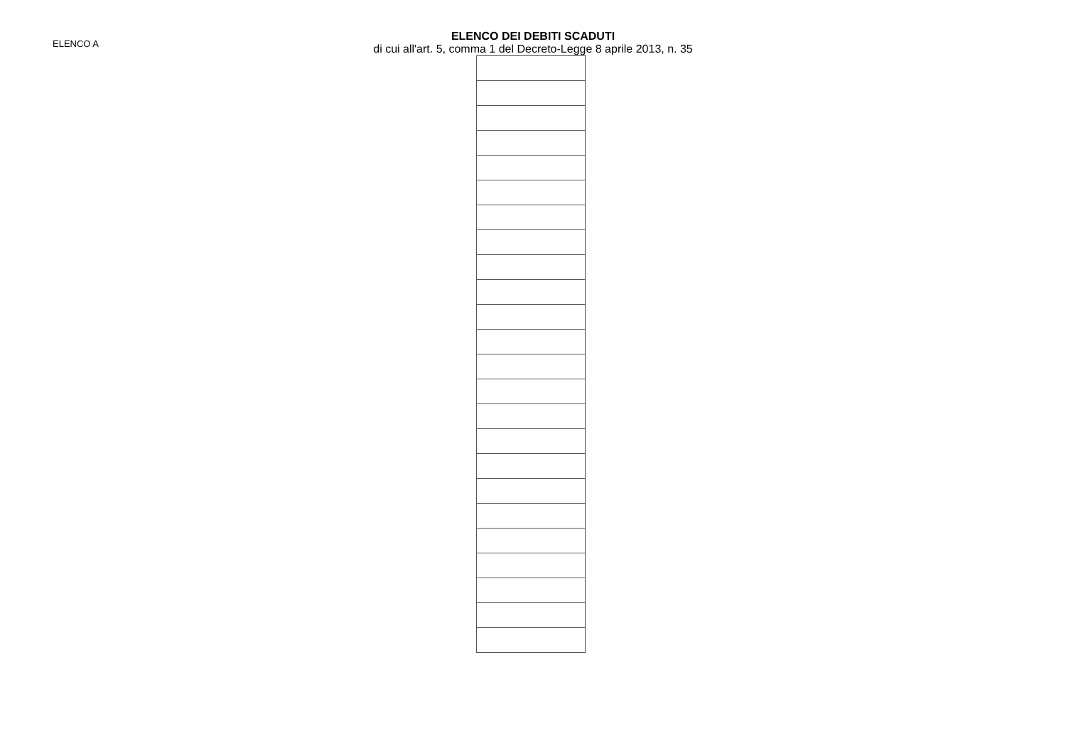ELENCO A
ELENCO DEI DEBITI SCADUTI
di cui all'art. 5, comma 1 del Decreto-Legge 8 aprile 2013, n. 35